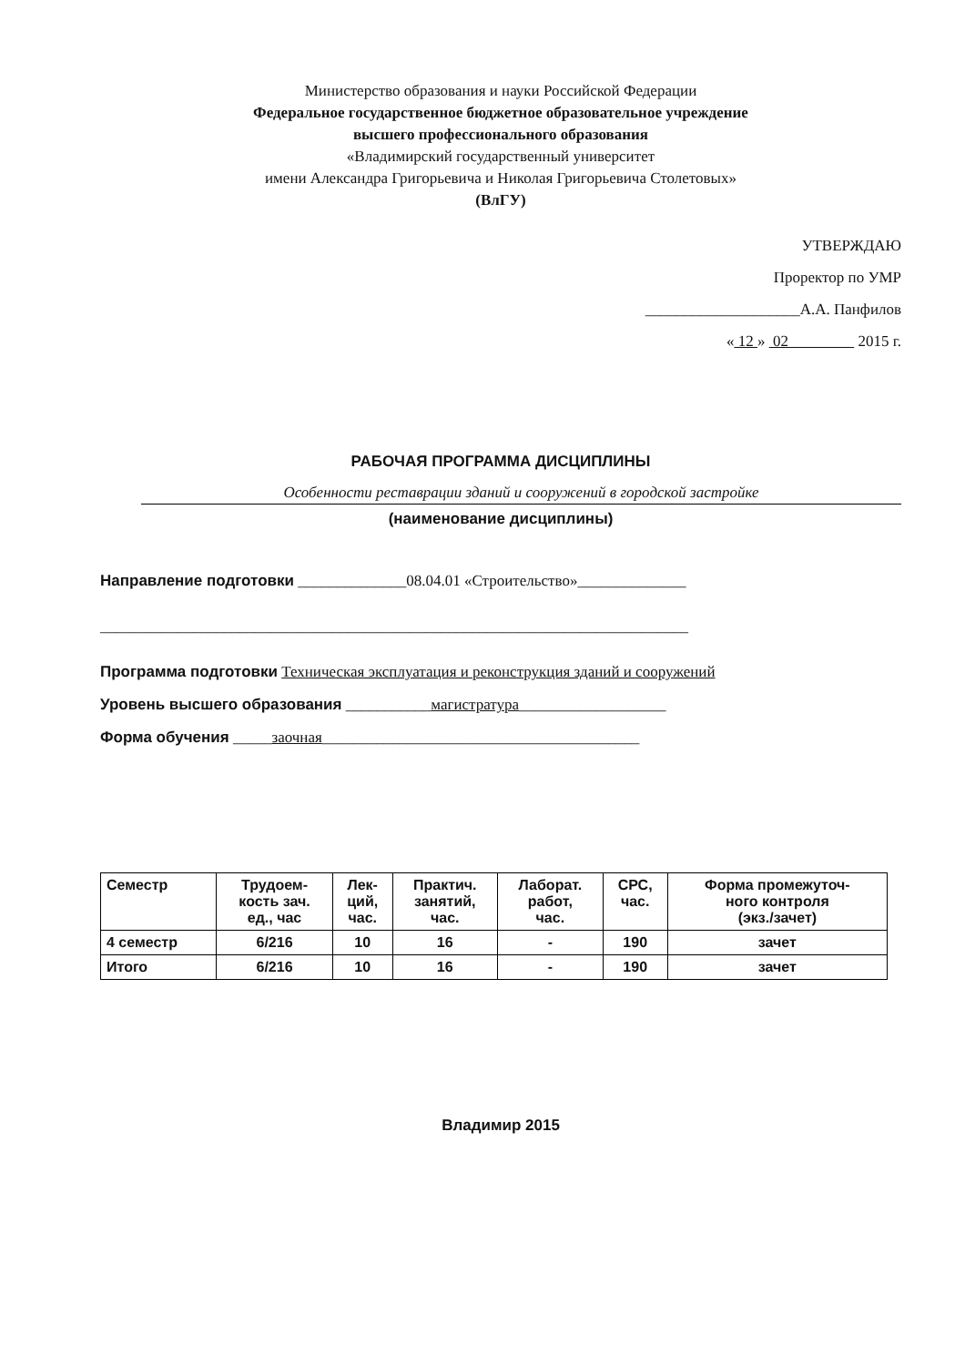Министерство образования и науки Российской Федерации
Федеральное государственное бюджетное образовательное учреждение
высшего профессионального образования
«Владимирский государственный университет
имени Александра Григорьевича и Николая Григорьевича Столетовых»
(ВлГУ)
УТВЕРЖДАЮ
Проректор по УМР
____________________А.А. Панфилов
« 12 » 02 2015 г.
РАБОЧАЯ ПРОГРАММА ДИСЦИПЛИНЫ
Особенности реставрации зданий и сооружений в городской застройке
(наименование дисциплины)
Направление подготовки ______________08.04.01 «Строительство»______________
____________________________________________________________________________
Программа подготовки Техническая эксплуатация и реконструкция зданий и сооружений
Уровень высшего образования ___________магистратура___________________
Форма обучения _____заочная_________________________________________
| Семестр | Трудоем- кость зач. ед., час | Лек- ций, час. | Практич. занятий, час. | Лаборат. работ, час. | СРС, час. | Форма промежуточ- ного контроля (экз./зачет) |
| --- | --- | --- | --- | --- | --- | --- |
| 4 семестр | 6/216 | 10 | 16 | - | 190 | зачет |
| Итого | 6/216 | 10 | 16 | - | 190 | зачет |
Владимир 2015